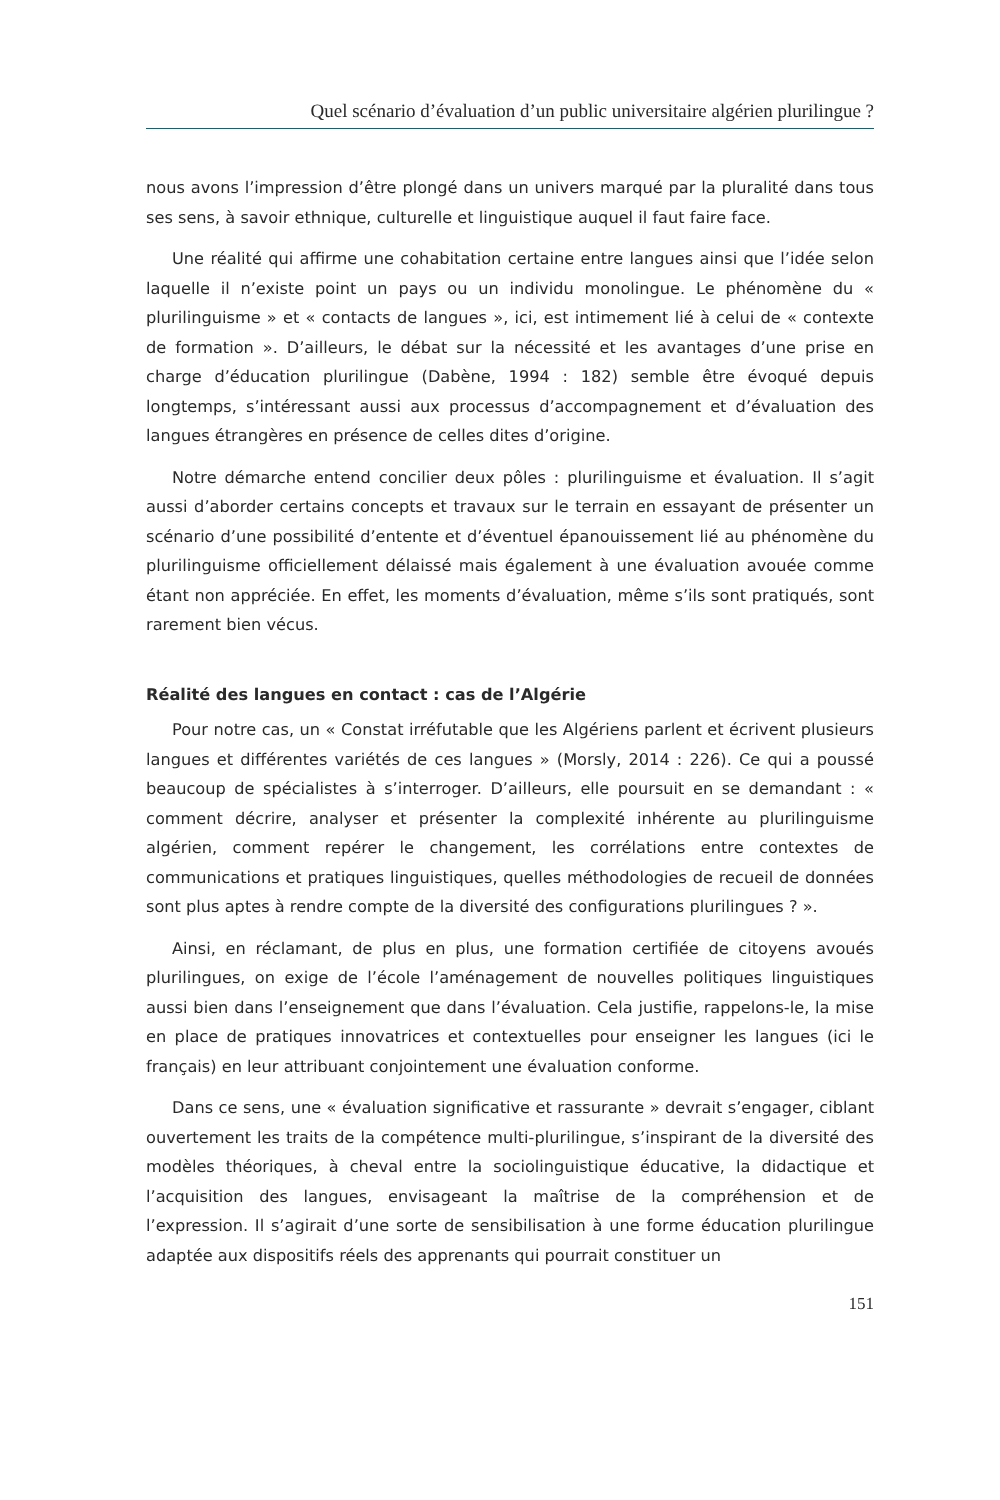Quel scénario d’évaluation d’un public universitaire algérien plurilingue ?
nous avons l’impression d’être plongé dans un univers marqué par la pluralité dans tous ses sens, à savoir ethnique, culturelle et linguistique auquel il faut faire face.
Une réalité qui affirme une cohabitation certaine entre langues ainsi que l’idée selon laquelle il n’existe point un pays ou un individu monolingue. Le phénomène du « plurilinguisme » et « contacts de langues », ici, est intimement lié à celui de « contexte de formation ». D’ailleurs, le débat sur la nécessité et les avantages d’une prise en charge d’éducation plurilingue (Dabène, 1994 : 182) semble être évoqué depuis longtemps, s’intéressant aussi aux processus d’accompagnement et d’évaluation des langues étrangères en présence de celles dites d’origine.
Notre démarche entend concilier deux pôles : plurilinguisme et évaluation. Il s’agit aussi d’aborder certains concepts et travaux sur le terrain en essayant de présenter un scénario d’une possibilité d’entente et d’éventuel épanouissement lié au phénomène du plurilinguisme officiellement délaissé mais également à une évaluation avouée comme étant non appréciée. En effet, les moments d’évaluation, même s’ils sont pratiqués, sont rarement bien vécus.
Réalité des langues en contact : cas de l’Algérie
Pour notre cas, un « Constat irréfutable que les Algériens parlent et écrivent plusieurs langues et différentes variétés de ces langues » (Morsly, 2014 : 226). Ce qui a poussé beaucoup de spécialistes à s’interroger. D’ailleurs, elle poursuit en se demandant : « comment décrire, analyser et présenter la complexité inhérente au plurilinguisme algérien, comment repérer le changement, les corrélations entre contextes de communications et pratiques linguistiques, quelles méthodologies de recueil de données sont plus aptes à rendre compte de la diversité des configurations plurilingues ? ».
Ainsi, en réclamant, de plus en plus, une formation certifiée de citoyens avoués plurilingues, on exige de l’école l’aménagement de nouvelles politiques linguistiques aussi bien dans l’enseignement que dans l’évaluation. Cela justifie, rappelons-le, la mise en place de pratiques innovatrices et contextuelles pour enseigner les langues (ici le français) en leur attribuant conjointement une évaluation conforme.
Dans ce sens, une « évaluation significative et rassurante » devrait s’engager, ciblant ouvertement les traits de la compétence multi-plurilingue, s’inspirant de la diversité des modèles théoriques, à cheval entre la sociolinguistique éducative, la didactique et l’acquisition des langues, envisageant la maîtrise de la compréhension et de l’expression. Il s’agirait d’une sorte de sensibilisation à une forme éducation plurilingue adaptée aux dispositifs réels des apprenants qui pourrait constituer un
151